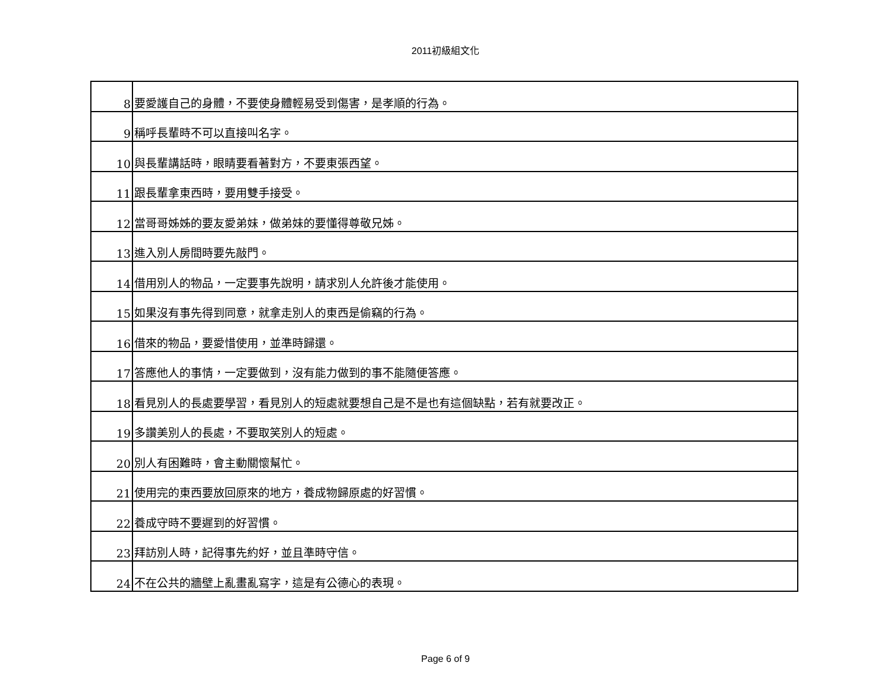2011初級組文化
| 8 | 要愛護自己的身體，不要使身體輕易受到傷害，是孝順的行為。 |
| 9 | 稱呼長輩時不可以直接叫名字。 |
| 10 | 與長輩講話時，眼睛要看著對方，不要東張西望。 |
| 11 | 跟長輩拿東西時，要用雙手接受。 |
| 12 | 當哥哥姊姊的要友愛弟妹，做弟妹的要懂得尊敬兄姊。 |
| 13 | 進入別人房間時要先敲門。 |
| 14 | 借用別人的物品，一定要事先說明，請求別人允許後才能使用。 |
| 15 | 如果沒有事先得到同意，就拿走別人的東西是偷竊的行為。 |
| 16 | 借來的物品，要愛惜使用，並準時歸還。 |
| 17 | 答應他人的事情，一定要做到，沒有能力做到的事不能隨便答應。 |
| 18 | 看見別人的長處要學習，看見別人的短處就要想自己是不是也有這個缺點，若有就要改正。 |
| 19 | 多讚美別人的長處，不要取笑別人的短處。 |
| 20 | 別人有困難時，會主動關懷幫忙。 |
| 21 | 使用完的東西要放回原來的地方，養成物歸原處的好習慣。 |
| 22 | 養成守時不要遲到的好習慣。 |
| 23 | 拜訪別人時，記得事先約好，並且準時守信。 |
| 24 | 不在公共的牆壁上亂畫亂寫字，這是有公德心的表現。 |
Page 6 of 9